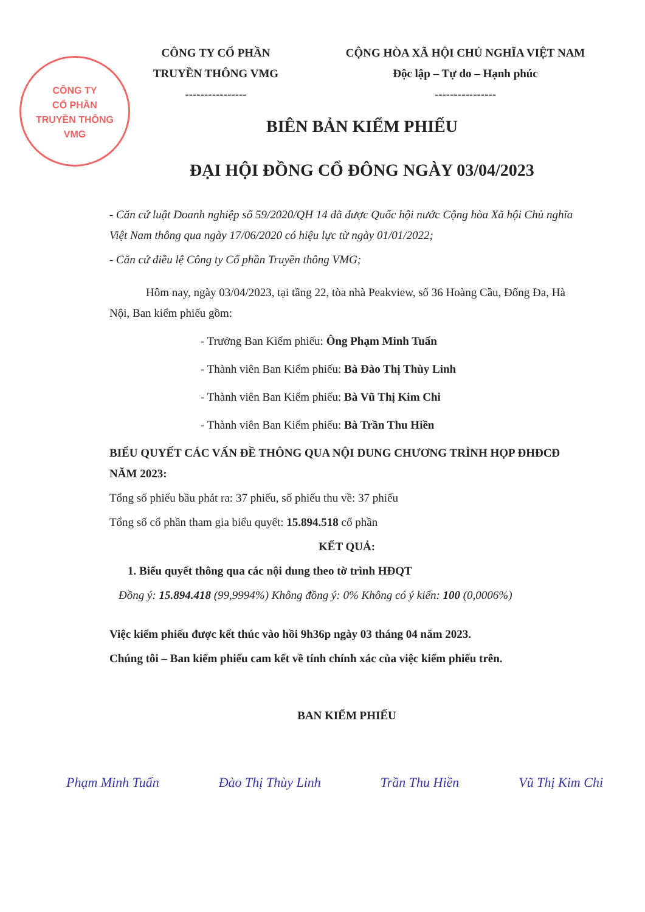CÔNG TY
CỔ PHẦN
TRUYỀN THÔNG
VMG
CÔNG TY CỔ PHẦN
TRUYỀN THÔNG VMG
----------------
CỘNG HÒA XÃ HỘI CHỦ NGHĨA VIỆT NAM
Độc lập – Tự do – Hạnh phúc
----------------
BIÊN BẢN KIỂM PHIẾU
ĐẠI HỘI ĐỒNG CỔ ĐÔNG NGÀY 03/04/2023
- Căn cứ luật Doanh nghiệp số 59/2020/QH 14 đã được Quốc hội nước Cộng hòa Xã hội Chủ nghĩa Việt Nam thông qua ngày 17/06/2020 có hiệu lực từ ngày 01/01/2022;
- Căn cứ điều lệ Công ty Cổ phần Truyền thông VMG;
Hôm nay, ngày 03/04/2023, tại tầng 22, tòa nhà Peakview, số 36 Hoàng Cầu, Đống Đa, Hà Nội, Ban kiểm phiếu gồm:
- Trưởng Ban Kiểm phiếu: Ông Phạm Minh Tuấn
- Thành viên Ban Kiểm phiếu: Bà Đào Thị Thùy Linh
- Thành viên Ban Kiểm phiếu: Bà Vũ Thị Kim Chi
- Thành viên Ban Kiểm phiếu: Bà Trần Thu Hiền
BIỂU QUYẾT CÁC VẤN ĐỀ THÔNG QUA NỘI DUNG CHƯƠNG TRÌNH HỌP ĐHĐCĐ NĂM 2023:
Tổng số phiếu bầu phát ra: 37 phiếu, số phiếu thu về: 37 phiếu
Tổng số cổ phần tham gia biểu quyết: 15.894.518 cổ phần
KẾT QUẢ:
1. Biểu quyết thông qua các nội dung theo tờ trình HĐQT
Đồng ý: 15.894.418 (99,9994%) Không đồng ý: 0% Không có ý kiến: 100 (0,0006%)
Việc kiểm phiếu được kết thúc vào hồi 9h36p ngày 03 tháng 04 năm 2023.
Chúng tôi – Ban kiểm phiếu cam kết về tính chính xác của việc kiểm phiếu trên.
BAN KIỂM PHIẾU
Phạm Minh Tuấn Đào Thị Thùy Linh Trần Thu Hiền Vũ Thị Kim Chi